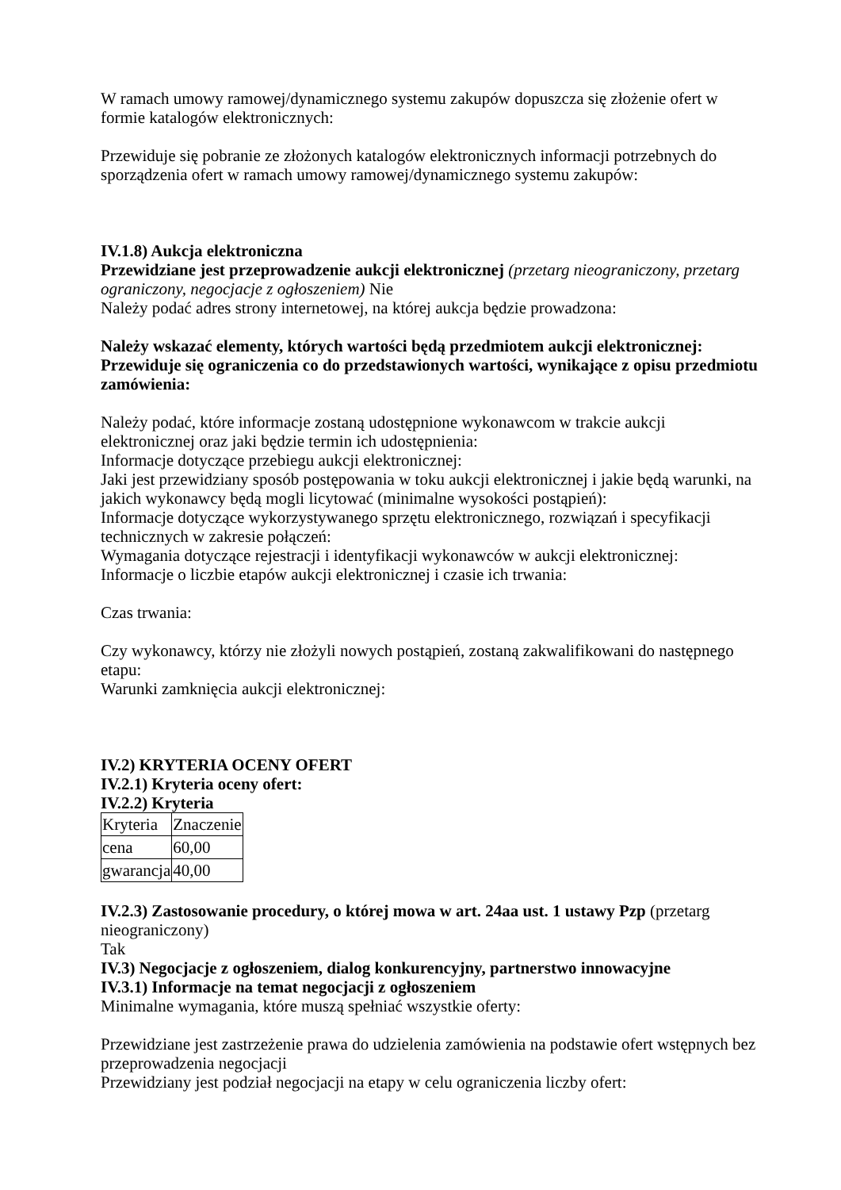W ramach umowy ramowej/dynamicznego systemu zakupów dopuszcza się złożenie ofert w formie katalogów elektronicznych:
Przewiduje się pobranie ze złożonych katalogów elektronicznych informacji potrzebnych do sporządzenia ofert w ramach umowy ramowej/dynamicznego systemu zakupów:
IV.1.8) Aukcja elektroniczna
Przewidziane jest przeprowadzenie aukcji elektronicznej (przetarg nieograniczony, przetarg ograniczony, negocjacje z ogłoszeniem) Nie
Należy podać adres strony internetowej, na której aukcja będzie prowadzona:
Należy wskazać elementy, których wartości będą przedmiotem aukcji elektronicznej:
Przewiduje się ograniczenia co do przedstawionych wartości, wynikające z opisu przedmiotu zamówienia:
Należy podać, które informacje zostaną udostępnione wykonawcom w trakcie aukcji elektronicznej oraz jaki będzie termin ich udostępnienia:
Informacje dotyczące przebiegu aukcji elektronicznej:
Jaki jest przewidziany sposób postępowania w toku aukcji elektronicznej i jakie będą warunki, na jakich wykonawcy będą mogli licytować (minimalne wysokości postąpień):
Informacje dotyczące wykorzystywanego sprzętu elektronicznego, rozwiązań i specyfikacji technicznych w zakresie połączeń:
Wymagania dotyczące rejestracji i identyfikacji wykonawców w aukcji elektronicznej:
Informacje o liczbie etapów aukcji elektronicznej i czasie ich trwania:
Czas trwania:
Czy wykonawcy, którzy nie złożyli nowych postąpień, zostaną zakwalifikowani do następnego etapu:
Warunki zamknięcia aukcji elektronicznej:
IV.2) KRYTERIA OCENY OFERT
IV.2.1) Kryteria oceny ofert:
IV.2.2) Kryteria
| Kryteria | Znaczenie |
| cena | 60,00 |
| gwarancja | 40,00 |
IV.2.3) Zastosowanie procedury, o której mowa w art. 24aa ust. 1 ustawy Pzp (przetarg nieograniczony)
Tak
IV.3) Negocjacje z ogłoszeniem, dialog konkurencyjny, partnerstwo innowacyjne
IV.3.1) Informacje na temat negocjacji z ogłoszeniem
Minimalne wymagania, które muszą spełniać wszystkie oferty:
Przewidziane jest zastrzeżenie prawa do udzielenia zamówienia na podstawie ofert wstępnych bez przeprowadzenia negocjacji
Przewidziany jest podział negocjacji na etapy w celu ograniczenia liczby ofert: